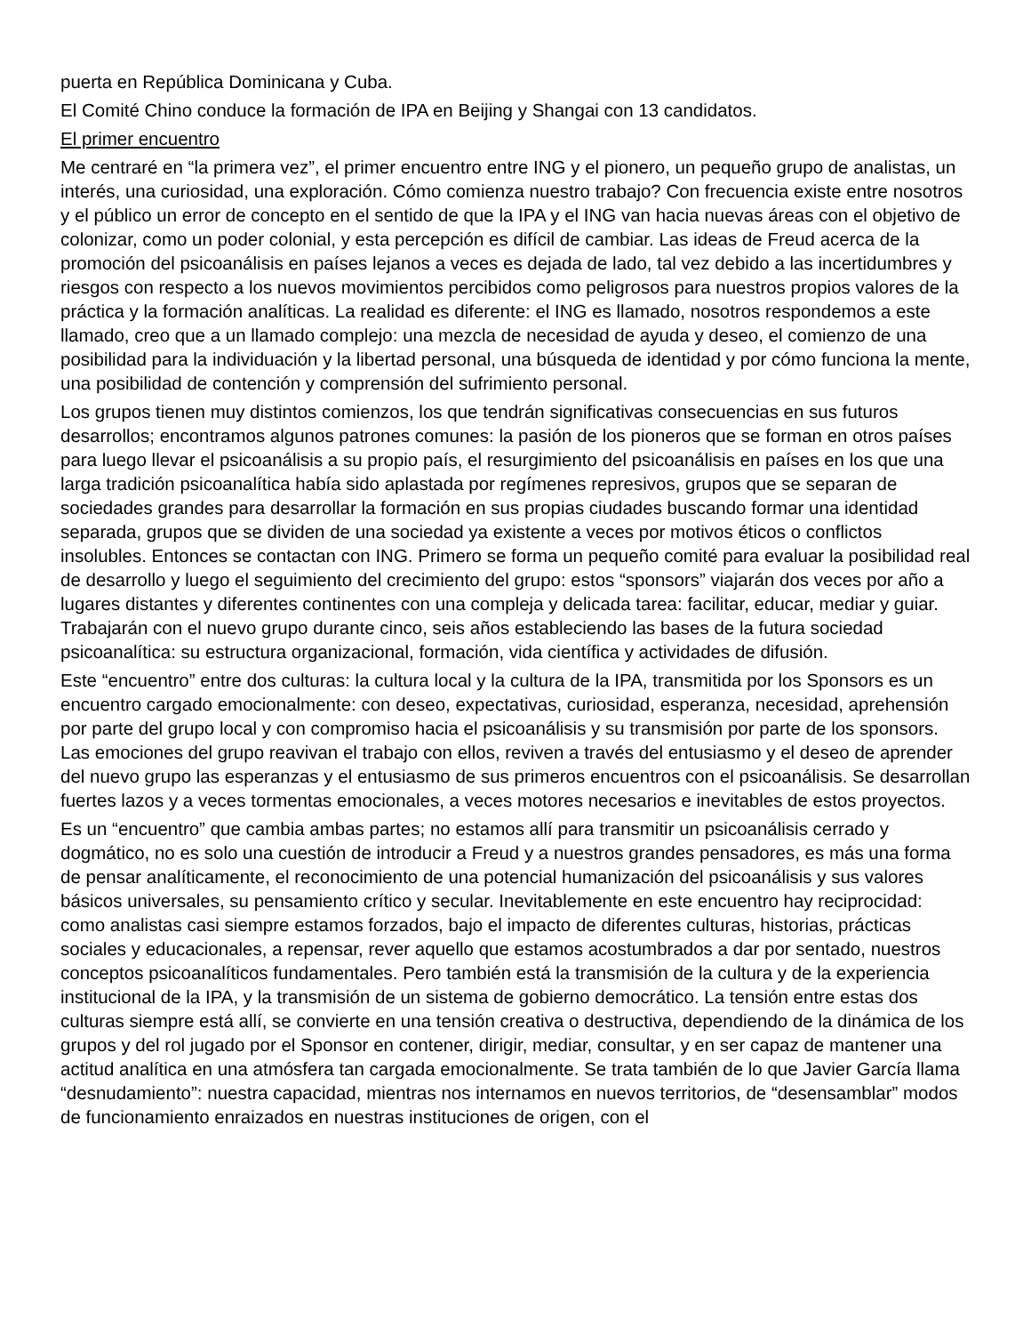puerta en República Dominicana y Cuba.
El Comité Chino conduce la formación de IPA en Beijing y Shangai con 13 candidatos.
El primer encuentro
Me centraré en “la primera vez”, el primer encuentro entre ING y el pionero, un pequeño grupo de analistas, un interés, una curiosidad, una exploración. Cómo comienza nuestro trabajo? Con frecuencia existe entre nosotros y el público un error de concepto en el sentido de que la IPA y el ING van hacia nuevas áreas con el objetivo de colonizar, como un poder colonial, y esta percepción es difícil de cambiar. Las ideas de Freud acerca de la promoción del psicoanálisis en países lejanos a veces es dejada de lado, tal vez debido a las incertidumbres y riesgos con respecto a los nuevos movimientos percibidos como peligrosos para nuestros propios valores de la práctica y la formación analíticas. La realidad es diferente: el ING es llamado, nosotros respondemos a este llamado, creo que a un llamado complejo: una mezcla de necesidad de ayuda y deseo, el comienzo de una posibilidad para la individuación y la libertad personal, una búsqueda de identidad y por cómo funciona la mente, una posibilidad de contención y comprensión del sufrimiento personal.
Los grupos tienen muy distintos comienzos, los que tendrán significativas consecuencias en sus futuros desarrollos; encontramos algunos patrones comunes: la pasión de los pioneros que se forman en otros países para luego llevar el psicoanálisis a su propio país, el resurgimiento del psicoanálisis en países en los que una larga tradición psicoanalítica había sido aplastada por regímenes represivos, grupos que se separan de sociedades grandes para desarrollar la formación en sus propias ciudades buscando formar una identidad separada, grupos que se dividen de una sociedad ya existente a veces por motivos éticos o conflictos insolubles. Entonces se contactan con ING. Primero se forma un pequeño comité para evaluar la posibilidad real de desarrollo y luego el seguimiento del crecimiento del grupo: estos “sponsors” viajarán dos veces por año a lugares distantes y diferentes continentes con una compleja y delicada tarea: facilitar, educar, mediar y guiar. Trabajarán con el nuevo grupo durante cinco, seis años estableciendo las bases de la futura sociedad psicoanalítica: su estructura organizacional, formación, vida científica y actividades de difusión.
Este “encuentro” entre dos culturas: la cultura local y la cultura de la IPA, transmitida por los Sponsors es un encuentro cargado emocionalmente: con deseo, expectativas, curiosidad, esperanza, necesidad, aprehensión por parte del grupo local y con compromiso hacia el psicoanálisis y su transmisión por parte de los sponsors. Las emociones del grupo reavivan el trabajo con ellos, reviven a través del entusiasmo y el deseo de aprender del nuevo grupo las esperanzas y el entusiasmo de sus primeros encuentros con el psicoanálisis. Se desarrollan fuertes lazos y a veces tormentas emocionales, a veces motores necesarios e inevitables de estos proyectos.
Es un “encuentro” que cambia ambas partes; no estamos allí para transmitir un psicoanálisis cerrado y dogmático, no es solo una cuestión de introducir a Freud y a nuestros grandes pensadores, es más una forma de pensar analíticamente, el reconocimiento de una potencial humanización del psicoanálisis y sus valores básicos universales, su pensamiento crítico y secular. Inevitablemente en este encuentro hay reciprocidad: como analistas casi siempre estamos forzados, bajo el impacto de diferentes culturas, historias, prácticas sociales y educacionales, a repensar, rever aquello que estamos acostumbrados a dar por sentado, nuestros conceptos psicoanalíticos fundamentales. Pero también está la transmisión de la cultura y de la experiencia institucional de la IPA, y la transmisión de un sistema de gobierno democrático. La tensión entre estas dos culturas siempre está allí, se convierte en una tensión creativa o destructiva, dependiendo de la dinámica de los grupos y del rol jugado por el Sponsor en contener, dirigir, mediar, consultar, y en ser capaz de mantener una actitud analítica en una atmósfera tan cargada emocionalmente. Se trata también de lo que Javier García llama “desnudamiento”: nuestra capacidad, mientras nos internamos en nuevos territorios, de “desensamblar” modos de funcionamiento enraizados en nuestras instituciones de origen, con el